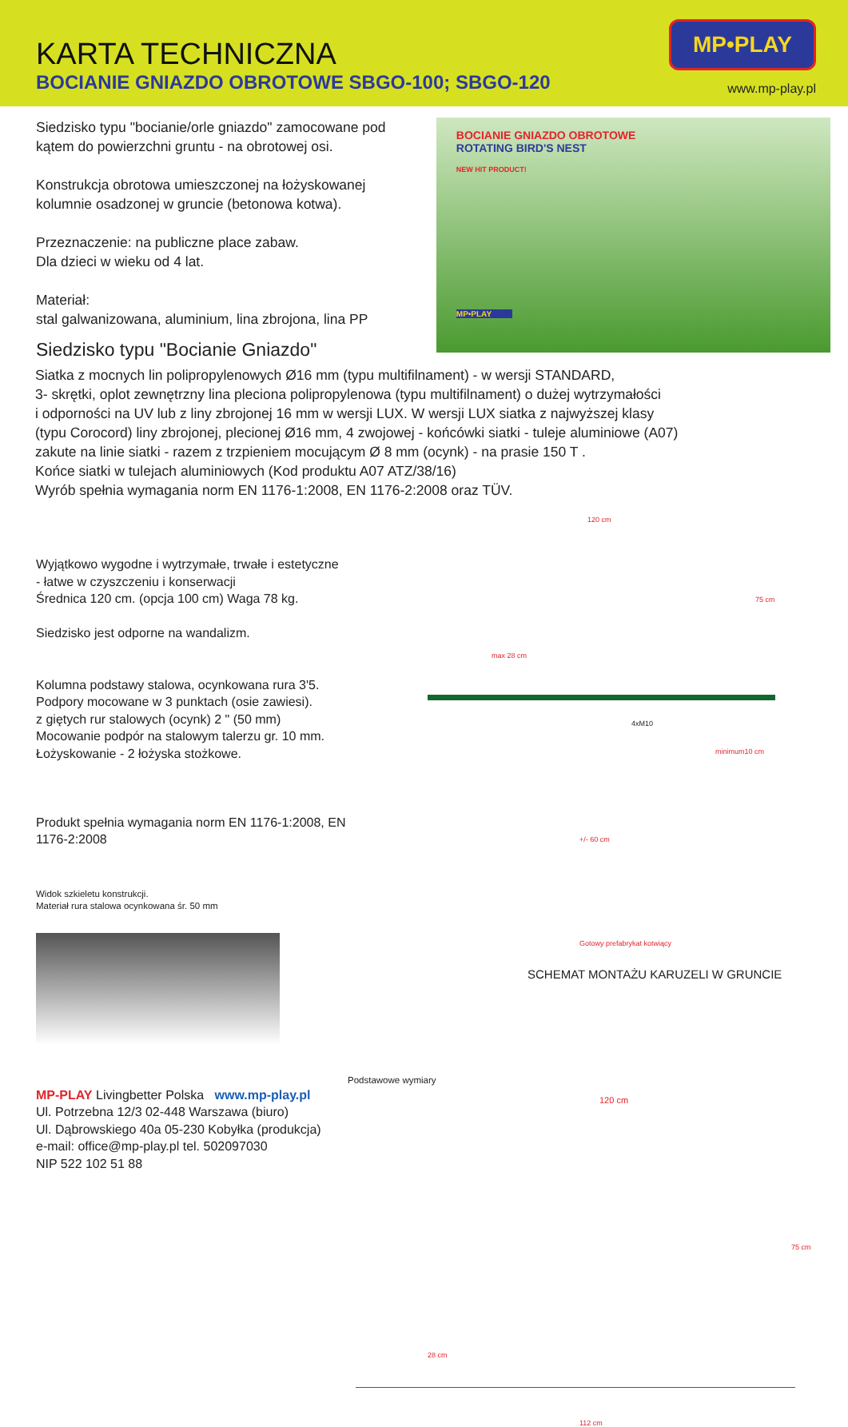KARTA TECHNICZNA
BOCIANIE GNIAZDO OBROTOWE SBGO-100; SBGO-120
MP•PLAY
www.mp-play.pl
Siedzisko typu "bocianie/orle gniazdo" zamocowane pod kątem do powierzchni gruntu - na obrotowej osi.
Konstrukcja obrotowa umieszczonej na łożyskowanej kolumnie osadzonej w gruncie (betonowa kotwa).
Przeznaczenie: na publiczne place zabaw.
Dla dzieci w wieku od 4 lat.
Materiał:
stal galwanizowana, aluminium, lina zbrojona, lina PP
Siedzisko typu "Bocianie Gniazdo"
BOCIANIE GNIAZDO OBROTOWE
ROTATING BIRD'S NEST
NEW HIT PRODUCT!
MP•PLAY
Siatka z mocnych lin polipropylenowych Ø16 mm (typu multifilnament) - w wersji STANDARD,
3- skrętki, oplot zewnętrzny lina pleciona polipropylenowa (typu multifilnament) o dużej wytrzymałości
i odporności na UV lub z liny zbrojonej 16 mm w wersji LUX. W wersji LUX siatka z najwyższej klasy
(typu Corocord) liny zbrojonej, plecionej Ø16 mm, 4 zwojowej - końcówki siatki - tuleje aluminiowe (A07)
zakute na linie siatki - razem z trzpieniem mocującym Ø 8 mm (ocynk) - na prasie 150 T .
Końce siatki w tulejach aluminiowych (Kod produktu A07 ATZ/38/16)
Wyrób spełnia wymagania norm EN 1176-1:2008, EN 1176-2:2008 oraz TÜV.
Wyjątkowo wygodne i wytrzymałe, trwałe i estetyczne
- łatwe w czyszczeniu i konserwacji
Średnica 120 cm. (opcja 100 cm) Waga 78 kg.
Siedzisko jest odporne na wandalizm.
Kolumna podstawy stalowa, ocynkowana rura 3'5.
Podpory mocowane w 3 punktach (osie zawiesi).
z giętych rur stalowych (ocynk) 2 " (50 mm)
Mocowanie podpór na stalowym talerzu gr. 10 mm.
Łożyskowanie - 2 łożyska stożkowe.
Produkt spełnia wymagania norm EN 1176-1:2008, EN 1176-2:2008
Widok szkieletu konstrukcji.
Materiał rura stalowa ocynkowana śr. 50 mm
MP-PLAY Livingbetter Polska www.mp-play.pl
Ul. Potrzebna 12/3 02-448 Warszawa (biuro)
Ul. Dąbrowskiego 40a 05-230 Kobyłka (produkcja)
e-mail: office@mp-play.pl tel. 502097030
NIP 522 102 51 88
120 cm
75 cm
max 28 cm
4xM10
minimum10 cm
+/- 60 cm
Gotowy prefabrykat kotwiący
SCHEMAT MONTAŻU KARUZELI W GRUNCIE
Podstawowe wymiary
120 cm
75 cm
28 cm
112 cm